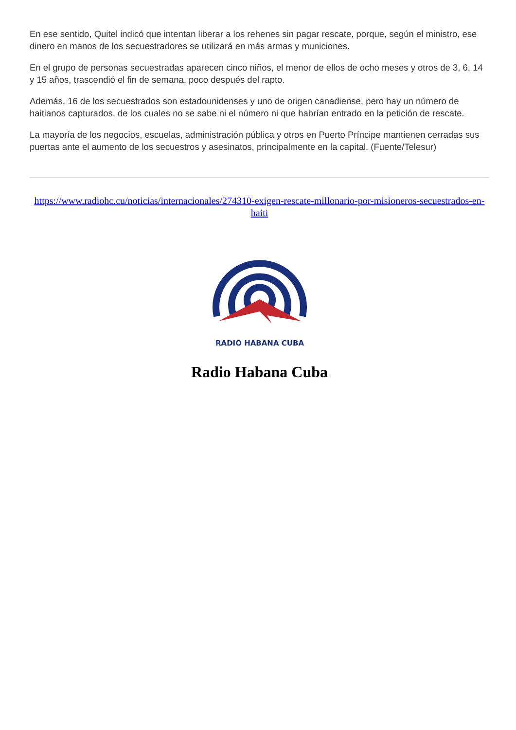En ese sentido, Quitel indicó que intentan liberar a los rehenes sin pagar rescate, porque, según el ministro, ese dinero en manos de los secuestradores se utilizará en más armas y municiones.
En el grupo de personas secuestradas aparecen cinco niños, el menor de ellos de ocho meses y otros de 3, 6, 14 y 15 años, trascendió el fin de semana, poco después del rapto.
Además, 16 de los secuestrados son estadounidenses y uno de origen canadiense, pero hay un número de haitianos capturados, de los cuales no se sabe ni el número ni que habrían entrado en la petición de rescate.
La mayoría de los negocios, escuelas, administración pública y otros en Puerto Príncipe mantienen cerradas sus puertas ante el aumento de los secuestros y asesinatos, principalmente en la capital. (Fuente/Telesur)
https://www.radiohc.cu/noticias/internacionales/274310-exigen-rescate-millonario-por-misioneros-secuestrados-en-haiti
RADIO HABANA CUBA
Radio Habana Cuba